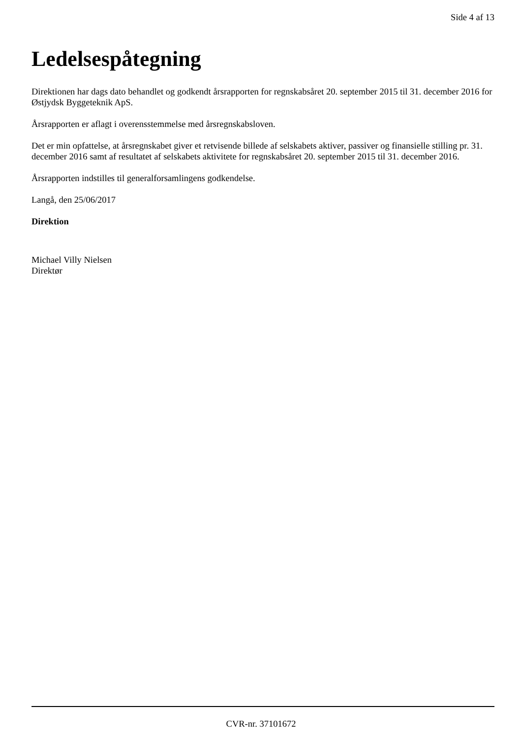Side 4 af 13
Ledelsespåtegning
Direktionen har dags dato behandlet og godkendt årsrapporten for regnskabsåret 20. september 2015 til 31. december 2016 for Østjydsk Byggeteknik ApS.
Årsrapporten er aflagt i overensstemmelse med årsregnskabsloven.
Det er min opfattelse, at årsregnskabet giver et retvisende billede af selskabets aktiver, passiver og finansielle stilling pr. 31. december 2016 samt af resultatet af selskabets aktivitete for regnskabsåret 20. september 2015 til 31. december 2016.
Årsrapporten indstilles til generalforsamlingens godkendelse.
Langå, den 25/06/2017
Direktion
Michael Villy Nielsen
Direktør
CVR-nr. 37101672